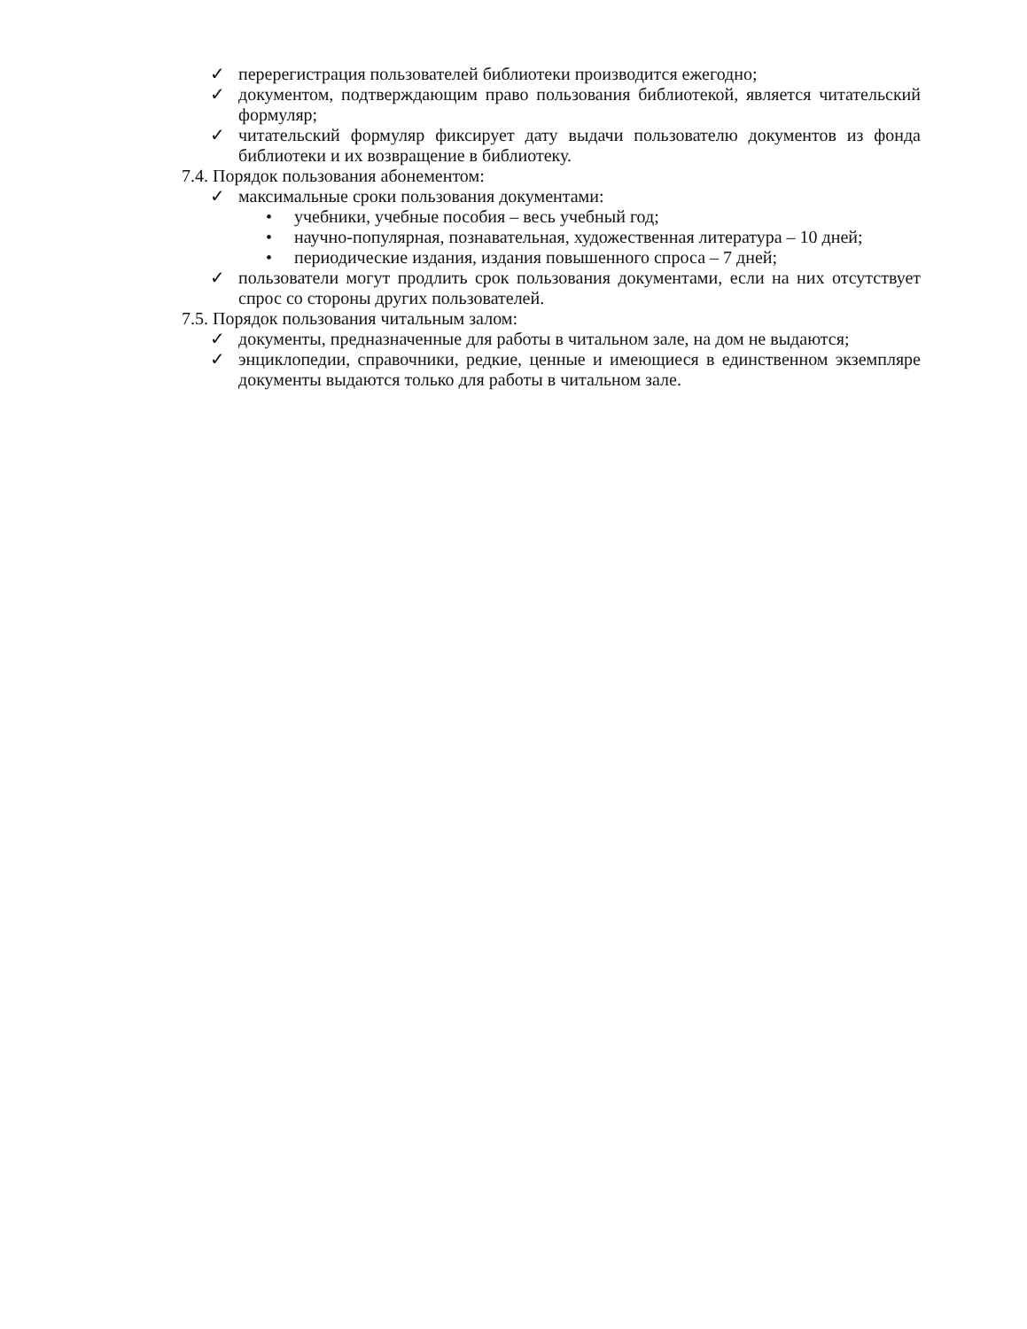✓ перерегистрация пользователей библиотеки производится ежегодно;
✓ документом, подтверждающим право пользования библиотекой, является читательский формуляр;
✓ читательский формуляр фиксирует дату выдачи пользователю документов из фонда библиотеки и их возвращение в библиотеку.
7.4. Порядок пользования абонементом:
✓ максимальные сроки пользования документами:
• учебники, учебные пособия – весь учебный год;
• научно-популярная, познавательная, художественная литература – 10 дней;
• периодические издания, издания повышенного спроса – 7 дней;
✓ пользователи могут продлить срок пользования документами, если на них отсутствует спрос со стороны других пользователей.
7.5. Порядок пользования читальным залом:
✓ документы, предназначенные для работы в читальном зале, на дом не выдаются;
✓ энциклопедии, справочники, редкие, ценные и имеющиеся в единственном экземпляре документы выдаются только для работы в читальном зале.